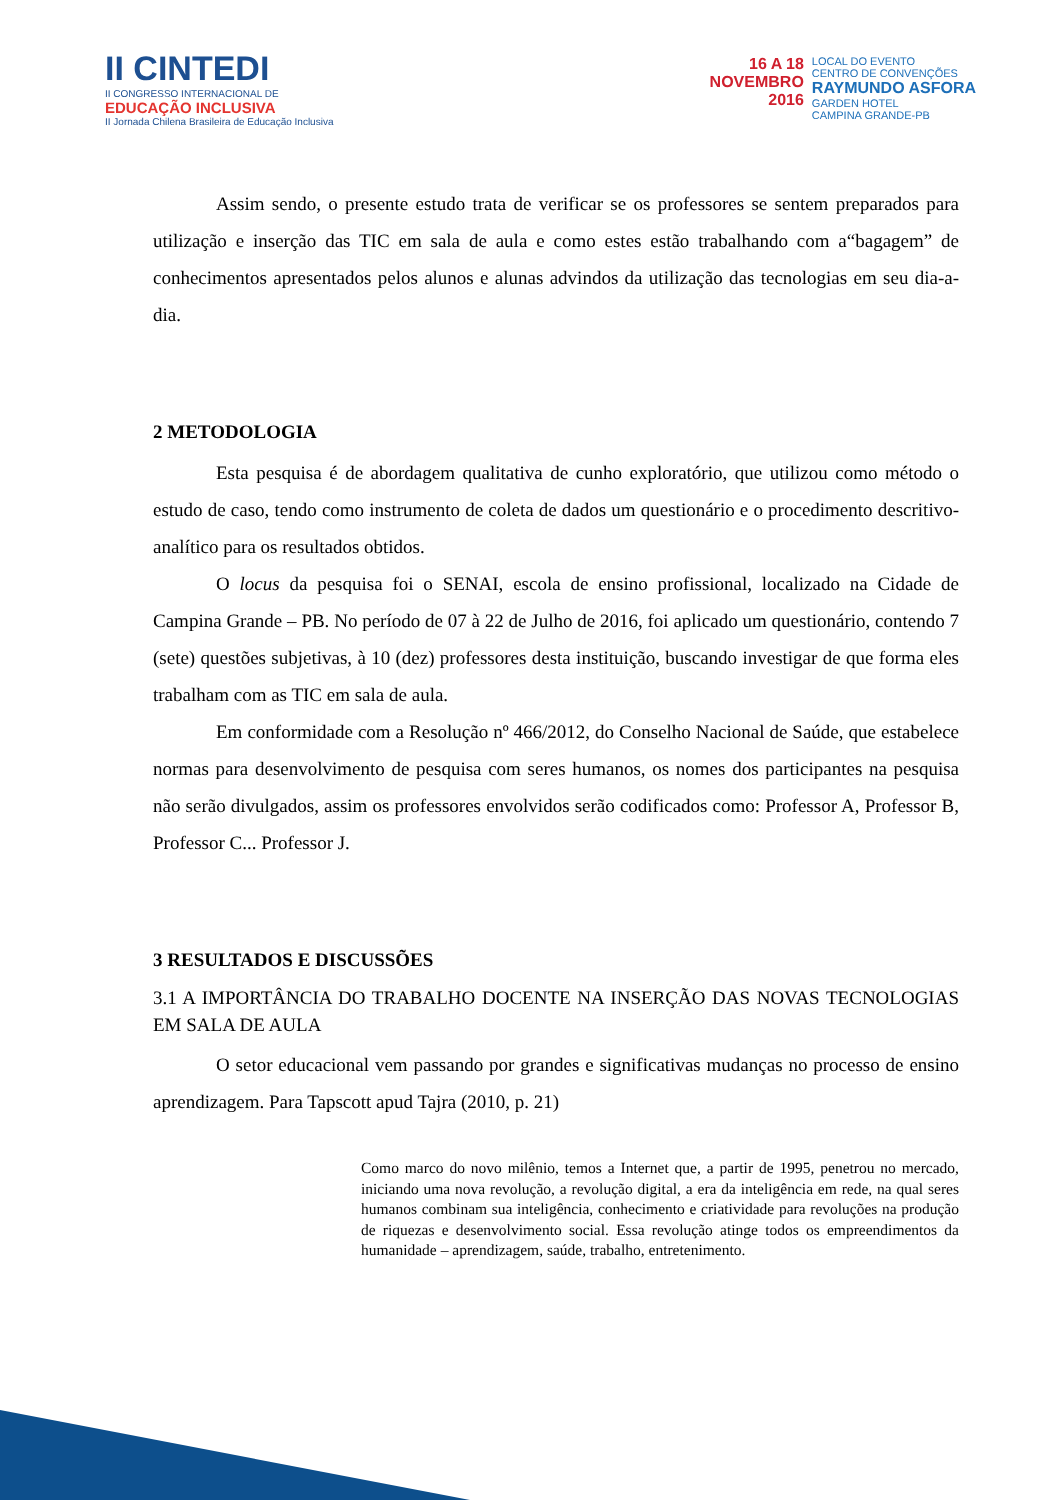II CINTEDI
II CONGRESSO INTERNACIONAL DE
EDUCAÇÃO INCLUSIVA
II Jornada Chilena Brasileira de Educação Inclusiva
16 A 18
NOVEMBRO
2016
LOCAL DO EVENTO
CENTRO DE CONVENÇÕES
RAYMUNDO ASFORA
GARDEN HOTEL
CAMPINA GRANDE-PB
Assim sendo, o presente estudo trata de verificar se os professores se sentem preparados para utilização e inserção das TIC em sala de aula e como estes estão trabalhando com a“bagagem” de conhecimentos apresentados pelos alunos e alunas advindos da utilização das tecnologias em seu dia-a-dia.
2 METODOLOGIA
Esta pesquisa é de abordagem qualitativa de cunho exploratório, que utilizou como método o estudo de caso, tendo como instrumento de coleta de dados um questionário e o procedimento descritivo-analítico para os resultados obtidos.
O locus da pesquisa foi o SENAI, escola de ensino profissional, localizado na Cidade de Campina Grande – PB. No período de 07 à 22 de Julho de 2016, foi aplicado um questionário, contendo 7 (sete) questões subjetivas, à 10 (dez) professores desta instituição, buscando investigar de que forma eles trabalham com as TIC em sala de aula.
Em conformidade com a Resolução nº 466/2012, do Conselho Nacional de Saúde, que estabelece normas para desenvolvimento de pesquisa com seres humanos, os nomes dos participantes na pesquisa não serão divulgados, assim os professores envolvidos serão codificados como: Professor A, Professor B, Professor C... Professor J.
3 RESULTADOS E DISCUSSÕES
3.1 A IMPORTÂNCIA DO TRABALHO DOCENTE NA INSERÇÃO DAS NOVAS TECNOLOGIAS EM SALA DE AULA
O setor educacional vem passando por grandes e significativas mudanças no processo de ensino aprendizagem. Para Tapscott apud Tajra (2010, p. 21)
Como marco do novo milênio, temos a Internet que, a partir de 1995, penetrou no mercado, iniciando uma nova revolução, a revolução digital, a era da inteligência em rede, na qual seres humanos combinam sua inteligência, conhecimento e criatividade para revoluções na produção de riquezas e desenvolvimento social. Essa revolução atinge todos os empreendimentos da humanidade – aprendizagem, saúde, trabalho, entretenimento.